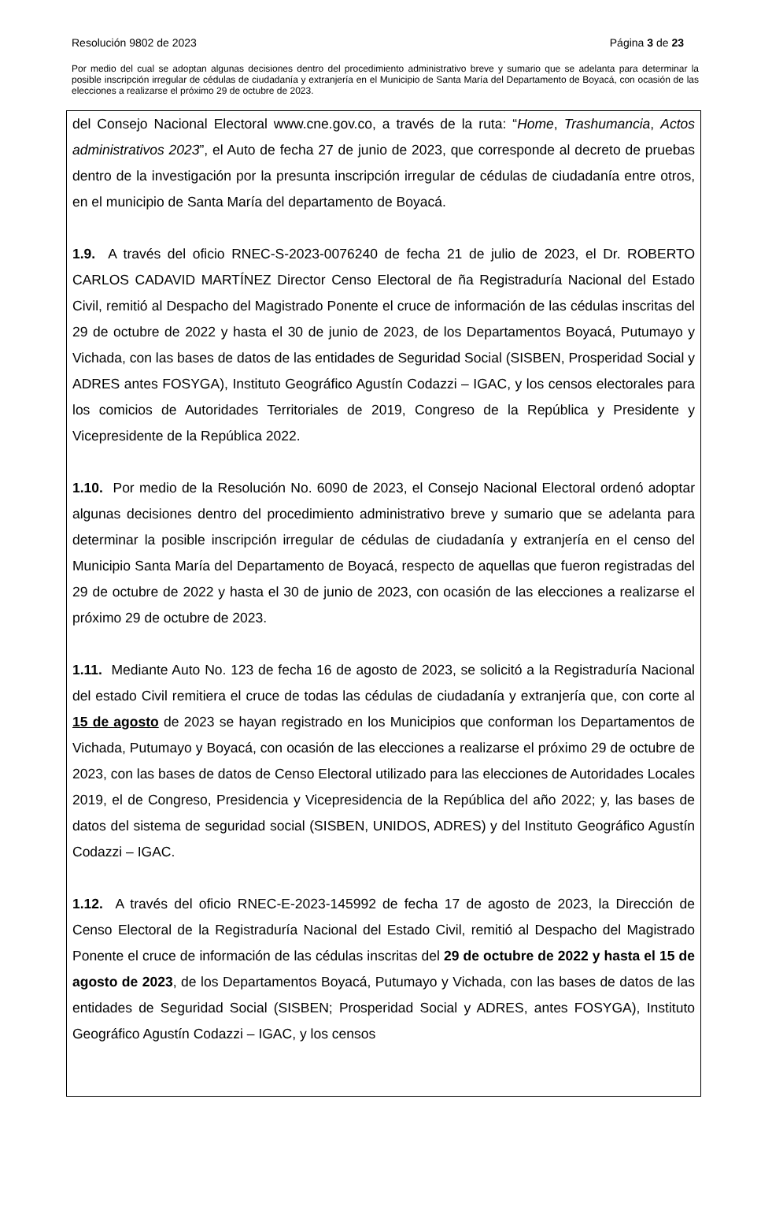Resolución 9802 de 2023 Página 3 de 23
Por medio del cual se adoptan algunas decisiones dentro del procedimiento administrativo breve y sumario que se adelanta para determinar la posible inscripción irregular de cédulas de ciudadanía y extranjería en el Municipio de Santa María del Departamento de Boyacá, con ocasión de las elecciones a realizarse el próximo 29 de octubre de 2023.
del Consejo Nacional Electoral www.cne.gov.co, a través de la ruta: “Home, Trashumancia, Actos administrativos 2023”, el Auto de fecha 27 de junio de 2023, que corresponde al decreto de pruebas dentro de la investigación por la presunta inscripción irregular de cédulas de ciudadanía entre otros, en el municipio de Santa María del departamento de Boyacá.
1.9. A través del oficio RNEC-S-2023-0076240 de fecha 21 de julio de 2023, el Dr. ROBERTO CARLOS CADAVID MARTÍNEZ Director Censo Electoral de ña Registraduría Nacional del Estado Civil, remitió al Despacho del Magistrado Ponente el cruce de información de las cédulas inscritas del 29 de octubre de 2022 y hasta el 30 de junio de 2023, de los Departamentos Boyacá, Putumayo y Vichada, con las bases de datos de las entidades de Seguridad Social (SISBEN, Prosperidad Social y ADRES antes FOSYGA), Instituto Geográfico Agustín Codazzi – IGAC, y los censos electorales para los comicios de Autoridades Territoriales de 2019, Congreso de la República y Presidente y Vicepresidente de la República 2022.
1.10. Por medio de la Resolución No. 6090 de 2023, el Consejo Nacional Electoral ordenó adoptar algunas decisiones dentro del procedimiento administrativo breve y sumario que se adelanta para determinar la posible inscripción irregular de cédulas de ciudadanía y extranjería en el censo del Municipio Santa María del Departamento de Boyacá, respecto de aquellas que fueron registradas del 29 de octubre de 2022 y hasta el 30 de junio de 2023, con ocasión de las elecciones a realizarse el próximo 29 de octubre de 2023.
1.11. Mediante Auto No. 123 de fecha 16 de agosto de 2023, se solicitó a la Registraduría Nacional del estado Civil remitiera el cruce de todas las cédulas de ciudadanía y extranjería que, con corte al 15 de agosto de 2023 se hayan registrado en los Municipios que conforman los Departamentos de Vichada, Putumayo y Boyacá, con ocasión de las elecciones a realizarse el próximo 29 de octubre de 2023, con las bases de datos de Censo Electoral utilizado para las elecciones de Autoridades Locales 2019, el de Congreso, Presidencia y Vicepresidencia de la República del año 2022; y, las bases de datos del sistema de seguridad social (SISBEN, UNIDOS, ADRES) y del Instituto Geográfico Agustín Codazzi – IGAC.
1.12. A través del oficio RNEC-E-2023-145992 de fecha 17 de agosto de 2023, la Dirección de Censo Electoral de la Registraduría Nacional del Estado Civil, remitió al Despacho del Magistrado Ponente el cruce de información de las cédulas inscritas del 29 de octubre de 2022 y hasta el 15 de agosto de 2023, de los Departamentos Boyacá, Putumayo y Vichada, con las bases de datos de las entidades de Seguridad Social (SISBEN; Prosperidad Social y ADRES, antes FOSYGA), Instituto Geográfico Agustín Codazzi – IGAC, y los censos